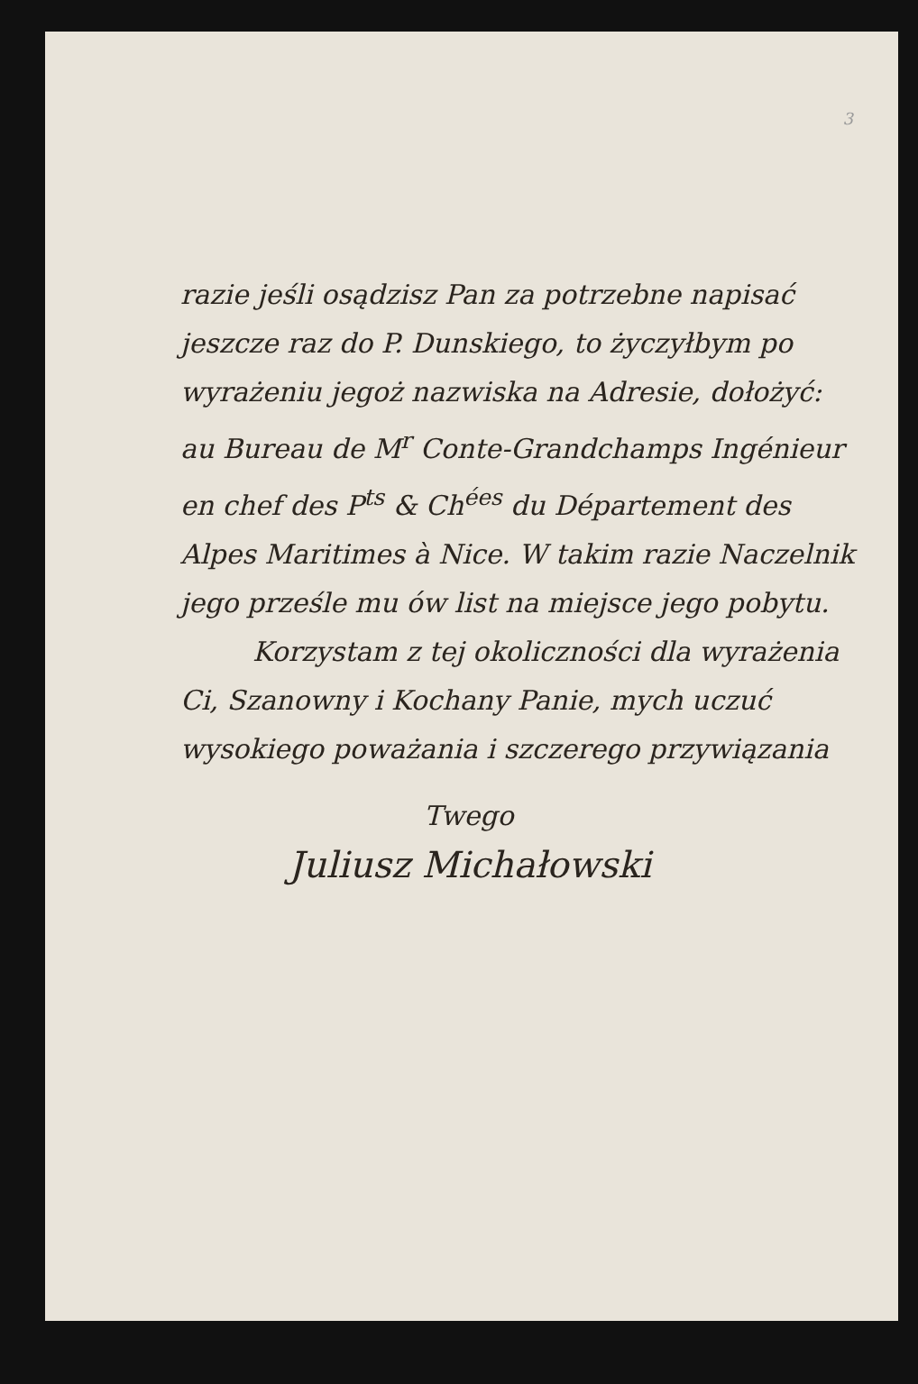3
razie jeśli osądzisz Pan za potrzebne napisać jeszcze raz do P. Dunskiego, to życzyłbym po wyrażeniu jegoż nazwiska na Adresie, dołożyć: au Bureau de M<sup>r</sup> Conte-Grandchamps Ingénieur en chef des P<sup>ts</sup> & Ch<sup>ées</sup> du Département des Alpes Maritimes à Nice. W takim razie Naczelnik jego prześle mu ów list na miejsce jego pobytu.
Korzystam z tej okoliczności dla wyrażenia Ci, Szanowny i Kochany Panie, mych uczuć wysokiego poważania i szczerego przywiązania
Twego
Juliusz Michałowski